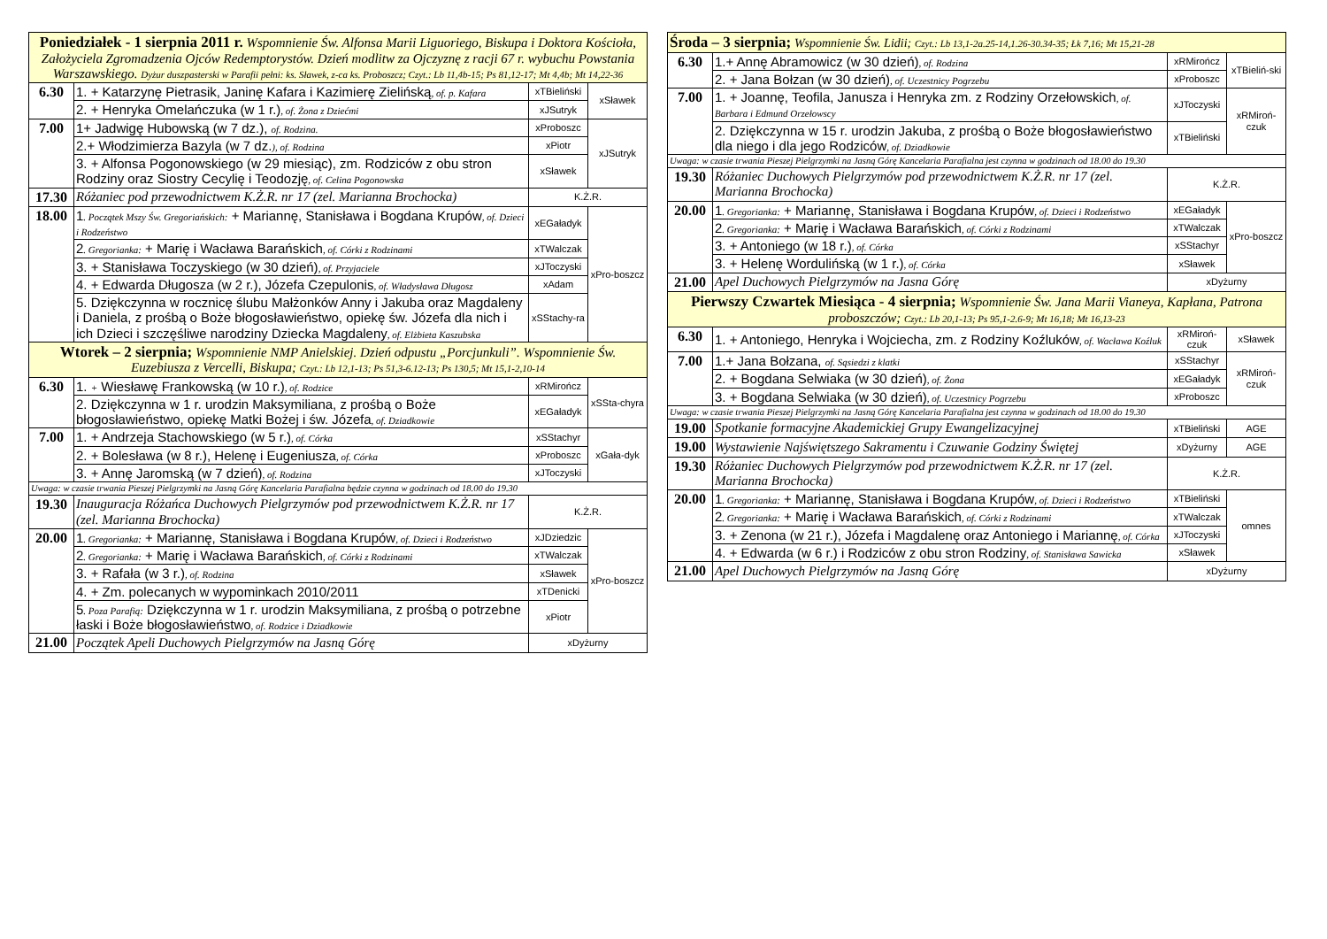| Poniedziałek - 1 sierpnia 2011 r. Wspomnienie Św. Alfonsa Marii Liguoriego, Biskupa i Doktora Kościoła, Założyciela Zgromadzenia Ojców Redemptorystów. Dzień modlitw za Ojczyznę z racji 67 r. wybuchu Powstania Warszawskiego. Dyżur duszpasterski w Parafii pełni: ks. Sławek, z-ca ks. Proboszcz; Czyt.: Lb 11,4b-15; Ps 81,12-17; Mt 4,4b; Mt 14,22-36 | | | |
| 6.30 | 1. + Katarzynę Pietrasik, Janinę Kafara i Kazimierę Zielińską , of. p. Kafara | xTBieliński | xSławek |
| | 2. + Henryka Omelańczuka (w 1 r.) , of. Żona z Dziećmi | xJSutryk | |
| 7.00 | 1+ Jadwigę Hubowską (w 7 dz.), of. Rodzina. | xProboszc | xJSutryk |
| | 2.+ Włodzimierza Bazyla (w 7 dz. ), of. Rodzina | xPiotr | |
| | 3. + Alfonsa Pogonowskiego (w 29 miesiąc), zm. Rodziców z obu stron Rodziny oraz Siostry Cecylię i Teodozję , of. Celina Pogonowska | xSławek | |
| 17.30 | Różaniec pod przewodnictwem K.Ż.R. nr 17 (zel. Marianna Brochocka) | K.Ż.R. | |
| 18.00 | 1 . Początek Mszy Św. Gregoriańskich: + Mariannę, Stanisława i Bogdana Krupów , of. Dzieci i Rodzeństwo | xEGaładyk | xPro-boszcz |
| | 2 . Gregorianka: + Marię i Wacława Barańskich , of. Córki z Rodzinami | xTWalczak | |
| | 3. + Stanisława Toczyskiego (w 30 dzień) , of. Przyjaciele | xJToczyski | |
| | 4. + Edwarda Długosza (w 2 r.), Józefa Czepulonis , of. Władysława Długosz | xAdam | |
| | 5. Dziękczynna w rocznicę ślubu Małżonków Anny i Jakuba oraz Magdaleny i Daniela, z prośbą o Boże błogosławieństwo, opiekę św. Józefa dla nich i ich Dzieci i szczęśliwe narodziny Dziecka Magdaleny , of. Elżbieta Kaszubska | xSStachy-ra | |
| Wtorek – 2 sierpnia; Wspomnienie NMP Anielskiej. Dzień odpustu „Porcjunkuli”. Wspomnienie Św. Euzebiusza z Vercelli, Biskupa; Czyt.: Lb 12,1-13; Ps 51,3-6.12-13; Ps 130,5; Mt 15,1-2,10-14 | | | |
| 6.30 | 1. + Wiesławę Frankowską (w 10 r.) , of. Rodzice | xRMirończ | xSSta-chyra |
| | 2. Dziękczynna w 1 r. urodzin Maksymiliana, z prośbą o Boże błogosławieństwo, opiekę Matki Bożej i św. Józefa , of. Dziadkowie | xEGaładyk | |
| 7.00 | 1. + Andrzeja Stachowskiego (w 5 r.) , of. Córka | xSStachyr | xGała-dyk |
| | 2. + Bolesława (w 8 r.), Helenę i Eugeniusza , of. Córka | xProboszc | |
| | 3. + Annę Jaromską (w 7 dzień) , of. Rodzina | xJToczyski | |
| Uwaga: w czasie trwania Pieszej Pielgrzymki na Jasną Górę Kancelaria Parafialna będzie czynna w godzinach od 18.00 do 19.30 | | | |
| 19.30 | Inauguracja Różańca Duchowych Pielgrzymów pod przewodnictwem K.Ż.R. nr 17 (zel. Marianna Brochocka) | K.Ż.R. | |
| 20.00 | 1 . Gregorianka: + Mariannę, Stanisława i Bogdana Krupów , of. Dzieci i Rodzeństwo | xJDziedzic | xPro-boszcz |
| | 2 . Gregorianka: + Marię i Wacława Barańskich , of. Córki z Rodzinami | xTWalczak | |
| | 3. + Rafała (w 3 r.) , of. Rodzina | xSławek | |
| | 4. + Zm. polecanych w wypominkach 2010/2011 | xTDenicki | |
| | 5 . Poza Parafią: Dziękczynna w 1 r. urodzin Maksymiliana, z prośbą o potrzebne łaski i Boże błogosławieństwo , of. Rodzice i Dziadkowie | xPiotr | |
| 21.00 | Początek Apeli Duchowych Pielgrzymów na Jasną Górę | xDyżurny | |
| Środa – 3 sierpnia; Wspomnienie Św. Lidii; Czyt.: Lb 13,1-2a.25-14,1.26-30.34-35; Łk 7,16; Mt 15,21-28 | | | |
| 6.30 | 1.+ Annę Abramowicz (w 30 dzień) , of. Rodzina | xRMirończ | xTBieliń-ski |
| | 2. + Jana Bołzan (w 30 dzień) , of. Uczestnicy Pogrzebu | xProboszc | |
| 7.00 | 1. + Joannę, Teofila, Janusza i Henryka zm. z Rodziny Orzełowskich , of. Barbara i Edmund Orzełowscy | xJToczyski | xRMiroń-czuk |
| | 2. Dziękczynna w 15 r. urodzin Jakuba, z prośbą o Boże błogosławieństwo dla niego i dla jego Rodziców , of. Dziadkowie | xTBieliński | |
| Uwaga: w czasie trwania Pieszej Pielgrzymki na Jasną Górę Kancelaria Parafialna jest czynna w godzinach od 18.00 do 19.30 | | | |
| 19.30 | Różaniec Duchowych Pielgrzymów pod przewodnictwem K.Ż.R. nr 17 (zel. Marianna Brochocka) | K.Ż.R. | |
| 20.00 | 1 . Gregorianka: + Mariannę, Stanisława i Bogdana Krupów , of. Dzieci i Rodzeństwo | xEGaładyk | xPro-boszcz |
| | 2 . Gregorianka: + Marię i Wacława Barańskich , of. Córki z Rodzinami | xTWalczak | |
| | 3. + Antoniego (w 18 r.) , of. Córka | xSStachyr | |
| | 3. + Helenę Wordulińską (w 1 r.) , of. Córka | xSławek | |
| 21.00 | Apel Duchowych Pielgrzymów na Jasna Górę | xDyżurny | |
| Pierwszy Czwartek Miesiąca - 4 sierpnia; Wspomnienie Św. Jana Marii Vianeya, Kapłana, Patrona proboszczów; Czyt.: Lb 20,1-13; Ps 95,1-2.6-9; Mt 16,18; Mt 16,13-23 | | | |
| 6.30 | 1. + Antoniego, Henryka i Wojciecha, zm. z Rodziny Koźluków , of. Wacława Koźluk | xRMiroń-czuk | xSławek |
| 7.00 | 1.+ Jana Bołzana, of. Sąsiedzi z klatki | xSStachyr | xRMiroń-czuk |
| | 2. + Bogdana Selwiaka (w 30 dzień) , of. Żona | xEGaładyk | |
| | 3. + Bogdana Selwiaka (w 30 dzień) , of. Uczestnicy Pogrzebu | xProboszc | |
| Uwaga: w czasie trwania Pieszej Pielgrzymki na Jasną Górę Kancelaria Parafialna jest czynna w godzinach od 18.00 do 19.30 | | | |
| 19.00 | Spotkanie formacyjne Akademickiej Grupy Ewangelizacyjnej | xTBieliński | AGE |
| 19.00 | Wystawienie Najświętszego Sakramentu i Czuwanie Godziny Świętej | xDyżurny | AGE |
| 19.30 | Różaniec Duchowych Pielgrzymów pod przewodnictwem K.Ż.R. nr 17 (zel. Marianna Brochocka) | K.Ż.R. | |
| 20.00 | 1 . Gregorianka: + Mariannę, Stanisława i Bogdana Krupów , of. Dzieci i Rodzeństwo | xTBieliński | omnes |
| | 2 . Gregorianka: + Marię i Wacława Barańskich , of. Córki z Rodzinami | xTWalczak | |
| | 3. + Zenona (w 21 r.), Józefa i Magdalenę oraz Antoniego i Mariannę , of. Córka | xJToczyski | |
| | 4. + Edwarda (w 6 r.) i Rodziców z obu stron Rodziny , of. Stanisława Sawicka | xSławek | |
| 21.00 | Apel Duchowych Pielgrzymów na Jasną Górę | xDyżurny | |